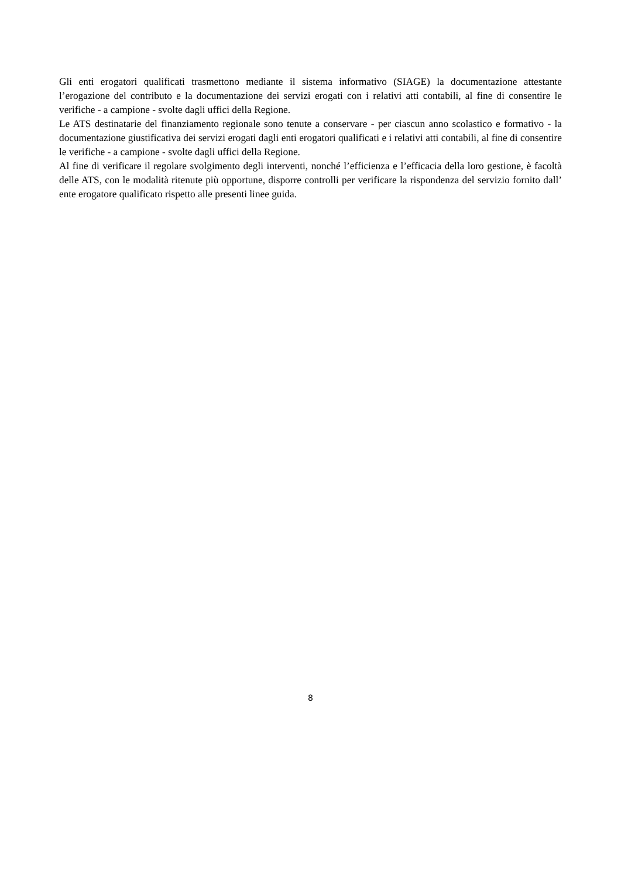Gli enti erogatori qualificati trasmettono mediante il sistema informativo (SIAGE) la documentazione attestante l’erogazione del contributo e la documentazione dei servizi erogati con i relativi atti contabili, al fine di consentire le verifiche - a campione - svolte dagli uffici della Regione.
Le ATS destinatarie del finanziamento regionale sono tenute a conservare - per ciascun anno scolastico e formativo - la documentazione giustificativa dei servizi erogati dagli enti erogatori qualificati e i relativi atti contabili, al fine di consentire le verifiche - a campione - svolte dagli uffici della Regione.
Al fine di verificare il regolare svolgimento degli interventi, nonché l’efficienza e l’efficacia della loro gestione, è facoltà delle ATS, con le modalità ritenute più opportune, disporre controlli per verificare la rispondenza del servizio fornito dall’ ente erogatore qualificato rispetto alle presenti linee guida.
8